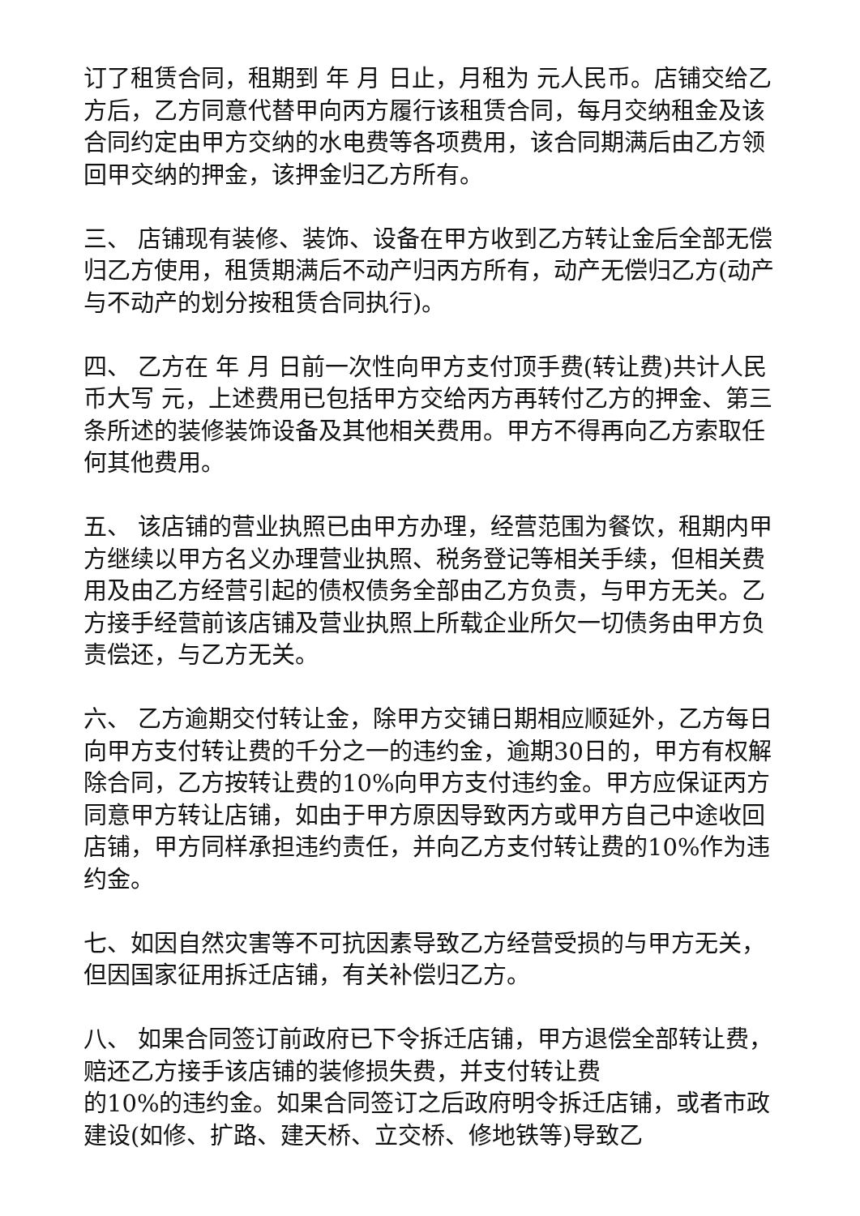订了租赁合同，租期到 年 月 日止，月租为 元人民币。店铺交给乙方后，乙方同意代替甲向丙方履行该租赁合同，每月交纳租金及该合同约定由甲方交纳的水电费等各项费用，该合同期满后由乙方领回甲交纳的押金，该押金归乙方所有。
三、 店铺现有装修、装饰、设备在甲方收到乙方转让金后全部无偿归乙方使用，租赁期满后不动产归丙方所有，动产无偿归乙方(动产与不动产的划分按租赁合同执行)。
四、 乙方在 年 月 日前一次性向甲方支付顶手费(转让费)共计人民币大写 元，上述费用已包括甲方交给丙方再转付乙方的押金、第三条所述的装修装饰设备及其他相关费用。甲方不得再向乙方索取任何其他费用。
五、 该店铺的营业执照已由甲方办理，经营范围为餐饮，租期内甲方继续以甲方名义办理营业执照、税务登记等相关手续，但相关费用及由乙方经营引起的债权债务全部由乙方负责，与甲方无关。乙方接手经营前该店铺及营业执照上所载企业所欠一切债务由甲方负责偿还，与乙方无关。
六、 乙方逾期交付转让金，除甲方交铺日期相应顺延外，乙方每日向甲方支付转让费的千分之一的违约金，逾期30日的，甲方有权解除合同，乙方按转让费的10%向甲方支付违约金。甲方应保证丙方同意甲方转让店铺，如由于甲方原因导致丙方或甲方自己中途收回店铺，甲方同样承担违约责任，并向乙方支付转让费的10%作为违约金。
七、如因自然灾害等不可抗因素导致乙方经营受损的与甲方无关，但因国家征用拆迁店铺，有关补偿归乙方。
八、 如果合同签订前政府已下令拆迁店铺，甲方退偿全部转让费，赔还乙方接手该店铺的装修损失费，并支付转让费
的10%的违约金。如果合同签订之后政府明令拆迁店铺，或者市政建设(如修、扩路、建天桥、立交桥、修地铁等)导致乙